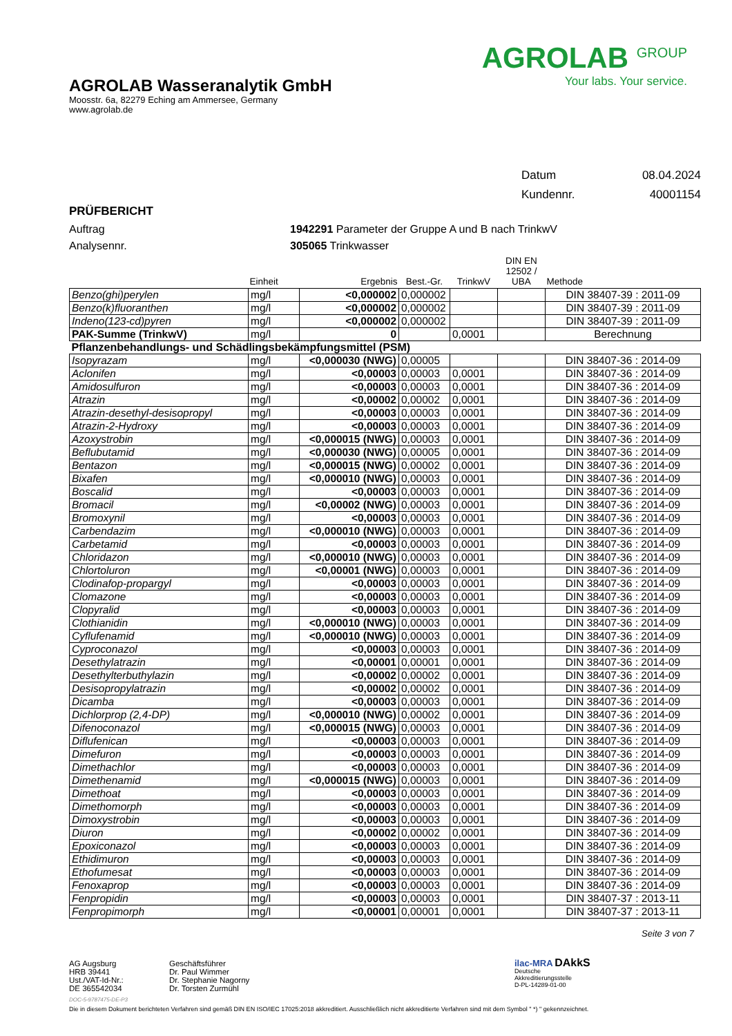AGROLAB Wasseranalytik GmbH
Moosstr. 6a, 82279 Eching am Ammersee, Germany
www.agrolab.de
AGROLAB <sup>GROUP</sup>
Your labs. Your service.
| Datum | 08.04.2024 |
| Kundennr. | 40001154 |
PRÜFBERICHT
Auftrag
Analysennr.
1942291 Parameter der Gruppe A und B nach TrinkwV
305065 Trinkwasser
| | Einheit | Ergebnis | Best.-Gr. | TrinkwV | DIN EN 12502 / UBA | Methode |
| --- | --- | --- | --- | --- | --- | --- |
| Benzo(ghi)perylen | mg/l | <0,000002 | 0,000002 | | | DIN 38407-39 : 2011-09 |
| Benzo(k)fluoranthen | mg/l | <0,000002 | 0,000002 | | | DIN 38407-39 : 2011-09 |
| Indeno(123-cd)pyren | mg/l | <0,000002 | 0,000002 | | | DIN 38407-39 : 2011-09 |
| PAK-Summe (TrinkwV) | mg/l | 0 | | 0,0001 | | Berechnung |
| Pflanzenbehandlungs- und Schädlingsbekämpfungsmittel (PSM) | | | | | | |
| Isopyrazam | mg/l | <0,000030 (NWG) | 0,00005 | | | DIN 38407-36 : 2014-09 |
| Aclonifen | mg/l | <0,00003 | 0,00003 | 0,0001 | | DIN 38407-36 : 2014-09 |
| Amidosulfuron | mg/l | <0,00003 | 0,00003 | 0,0001 | | DIN 38407-36 : 2014-09 |
| Atrazin | mg/l | <0,00002 | 0,00002 | 0,0001 | | DIN 38407-36 : 2014-09 |
| Atrazin-desethyl-desisopropyl | mg/l | <0,00003 | 0,00003 | 0,0001 | | DIN 38407-36 : 2014-09 |
| Atrazin-2-Hydroxy | mg/l | <0,00003 | 0,00003 | 0,0001 | | DIN 38407-36 : 2014-09 |
| Azoxystrobin | mg/l | <0,000015 (NWG) | 0,00003 | 0,0001 | | DIN 38407-36 : 2014-09 |
| Beflubutamid | mg/l | <0,000030 (NWG) | 0,00005 | 0,0001 | | DIN 38407-36 : 2014-09 |
| Bentazon | mg/l | <0,000015 (NWG) | 0,00002 | 0,0001 | | DIN 38407-36 : 2014-09 |
| Bixafen | mg/l | <0,000010 (NWG) | 0,00003 | 0,0001 | | DIN 38407-36 : 2014-09 |
| Boscalid | mg/l | <0,00003 | 0,00003 | 0,0001 | | DIN 38407-36 : 2014-09 |
| Bromacil | mg/l | <0,00002 (NWG) | 0,00003 | 0,0001 | | DIN 38407-36 : 2014-09 |
| Bromoxynil | mg/l | <0,00003 | 0,00003 | 0,0001 | | DIN 38407-36 : 2014-09 |
| Carbendazim | mg/l | <0,000010 (NWG) | 0,00003 | 0,0001 | | DIN 38407-36 : 2014-09 |
| Carbetamid | mg/l | <0,00003 | 0,00003 | 0,0001 | | DIN 38407-36 : 2014-09 |
| Chloridazon | mg/l | <0,000010 (NWG) | 0,00003 | 0,0001 | | DIN 38407-36 : 2014-09 |
| Chlortoluron | mg/l | <0,00001 (NWG) | 0,00003 | 0,0001 | | DIN 38407-36 : 2014-09 |
| Clodinafop-propargyl | mg/l | <0,00003 | 0,00003 | 0,0001 | | DIN 38407-36 : 2014-09 |
| Clomazone | mg/l | <0,00003 | 0,00003 | 0,0001 | | DIN 38407-36 : 2014-09 |
| Clopyralid | mg/l | <0,00003 | 0,00003 | 0,0001 | | DIN 38407-36 : 2014-09 |
| Clothianidin | mg/l | <0,000010 (NWG) | 0,00003 | 0,0001 | | DIN 38407-36 : 2014-09 |
| Cyflufenamid | mg/l | <0,000010 (NWG) | 0,00003 | 0,0001 | | DIN 38407-36 : 2014-09 |
| Cyproconazol | mg/l | <0,00003 | 0,00003 | 0,0001 | | DIN 38407-36 : 2014-09 |
| Desethylatrazin | mg/l | <0,00001 | 0,00001 | 0,0001 | | DIN 38407-36 : 2014-09 |
| Desethylterbuthylazin | mg/l | <0,00002 | 0,00002 | 0,0001 | | DIN 38407-36 : 2014-09 |
| Desisopropylatrazin | mg/l | <0,00002 | 0,00002 | 0,0001 | | DIN 38407-36 : 2014-09 |
| Dicamba | mg/l | <0,00003 | 0,00003 | 0,0001 | | DIN 38407-36 : 2014-09 |
| Dichlorprop (2,4-DP) | mg/l | <0,000010 (NWG) | 0,00002 | 0,0001 | | DIN 38407-36 : 2014-09 |
| Difenoconazol | mg/l | <0,000015 (NWG) | 0,00003 | 0,0001 | | DIN 38407-36 : 2014-09 |
| Diflufenican | mg/l | <0,00003 | 0,00003 | 0,0001 | | DIN 38407-36 : 2014-09 |
| Dimefuron | mg/l | <0,00003 | 0,00003 | 0,0001 | | DIN 38407-36 : 2014-09 |
| Dimethachlor | mg/l | <0,00003 | 0,00003 | 0,0001 | | DIN 38407-36 : 2014-09 |
| Dimethenamid | mg/l | <0,000015 (NWG) | 0,00003 | 0,0001 | | DIN 38407-36 : 2014-09 |
| Dimethoat | mg/l | <0,00003 | 0,00003 | 0,0001 | | DIN 38407-36 : 2014-09 |
| Dimethomorph | mg/l | <0,00003 | 0,00003 | 0,0001 | | DIN 38407-36 : 2014-09 |
| Dimoxystrobin | mg/l | <0,00003 | 0,00003 | 0,0001 | | DIN 38407-36 : 2014-09 |
| Diuron | mg/l | <0,00002 | 0,00002 | 0,0001 | | DIN 38407-36 : 2014-09 |
| Epoxiconazol | mg/l | <0,00003 | 0,00003 | 0,0001 | | DIN 38407-36 : 2014-09 |
| Ethidimuron | mg/l | <0,00003 | 0,00003 | 0,0001 | | DIN 38407-36 : 2014-09 |
| Ethofumesat | mg/l | <0,00003 | 0,00003 | 0,0001 | | DIN 38407-36 : 2014-09 |
| Fenoxaprop | mg/l | <0,00003 | 0,00003 | 0,0001 | | DIN 38407-36 : 2014-09 |
| Fenpropidin | mg/l | <0,00003 | 0,00003 | 0,0001 | | DIN 38407-37 : 2013-11 |
| Fenpropimorph | mg/l | <0,00001 | 0,00001 | 0,0001 | | DIN 38407-37 : 2013-11 |
Seite 3 von 7
AG Augsburg
HRB 39441
Ust./VAT-Id-Nr.:
DE 365542034
Geschäftsführer
Dr. Paul Wimmer
Dr. Stephanie Nagorny
Dr. Torsten Zurmühl
ilac-MRA DAkkS
Deutsche
Akkreditierungsstelle
D-PL-14289-01-00
DOC-5-9787475-DE-P3
Die in diesem Dokument berichteten Verfahren sind gemäß DIN EN ISO/IEC 17025:2018 akkreditiert. Ausschließlich nicht akkreditierte Verfahren sind mit dem Symbol " *) " gekennzeichnet.